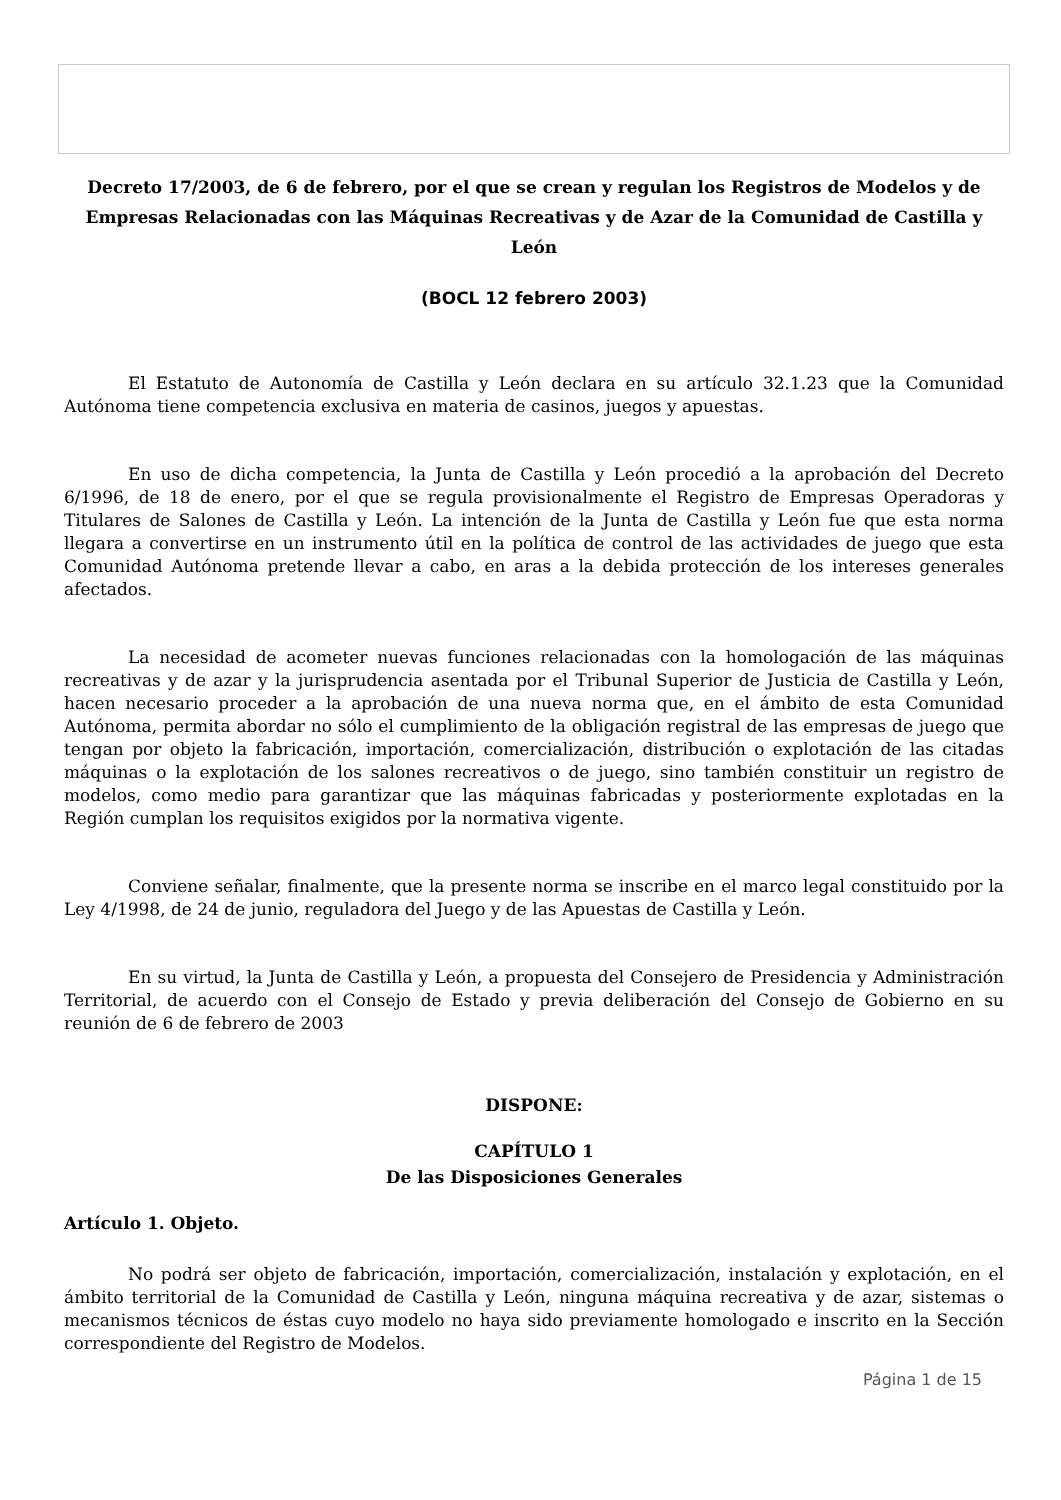Decreto 17/2003, de 6 de febrero, por el que se crean y regulan los Registros de Modelos y de Empresas Relacionadas con las Máquinas Recreativas y de Azar de la Comunidad de Castilla y León
(BOCL 12 febrero 2003)
El Estatuto de Autonomía de Castilla y León declara en su artículo 32.1.23 que la Comunidad Autónoma tiene competencia exclusiva en materia de casinos, juegos y apuestas.
En uso de dicha competencia, la Junta de Castilla y León procedió a la aprobación del Decreto 6/1996, de 18 de enero, por el que se regula provisionalmente el Registro de Empresas Operadoras y Titulares de Salones de Castilla y León. La intención de la Junta de Castilla y León fue que esta norma llegara a convertirse en un instrumento útil en la política de control de las actividades de juego que esta Comunidad Autónoma pretende llevar a cabo, en aras a la debida protección de los intereses generales afectados.
La necesidad de acometer nuevas funciones relacionadas con la homologación de las máquinas recreativas y de azar y la jurisprudencia asentada por el Tribunal Superior de Justicia de Castilla y León, hacen necesario proceder a la aprobación de una nueva norma que, en el ámbito de esta Comunidad Autónoma, permita abordar no sólo el cumplimiento de la obligación registral de las empresas de juego que tengan por objeto la fabricación, importación, comercialización, distribución o explotación de las citadas máquinas o la explotación de los salones recreativos o de juego, sino también constituir un registro de modelos, como medio para garantizar que las máquinas fabricadas y posteriormente explotadas en la Región cumplan los requisitos exigidos por la normativa vigente.
Conviene señalar, finalmente, que la presente norma se inscribe en el marco legal constituido por la Ley 4/1998, de 24 de junio, reguladora del Juego y de las Apuestas de Castilla y León.
En su virtud, la Junta de Castilla y León, a propuesta del Consejero de Presidencia y Administración Territorial, de acuerdo con el Consejo de Estado y previa deliberación del Consejo de Gobierno en su reunión de 6 de febrero de 2003
DISPONE:
CAPÍTULO 1
De las Disposiciones Generales
Artículo 1. Objeto.
No podrá ser objeto de fabricación, importación, comercialización, instalación y explotación, en el ámbito territorial de la Comunidad de Castilla y León, ninguna máquina recreativa y de azar, sistemas o mecanismos técnicos de éstas cuyo modelo no haya sido previamente homologado e inscrito en la Sección correspondiente del Registro de Modelos.
Página 1 de 15